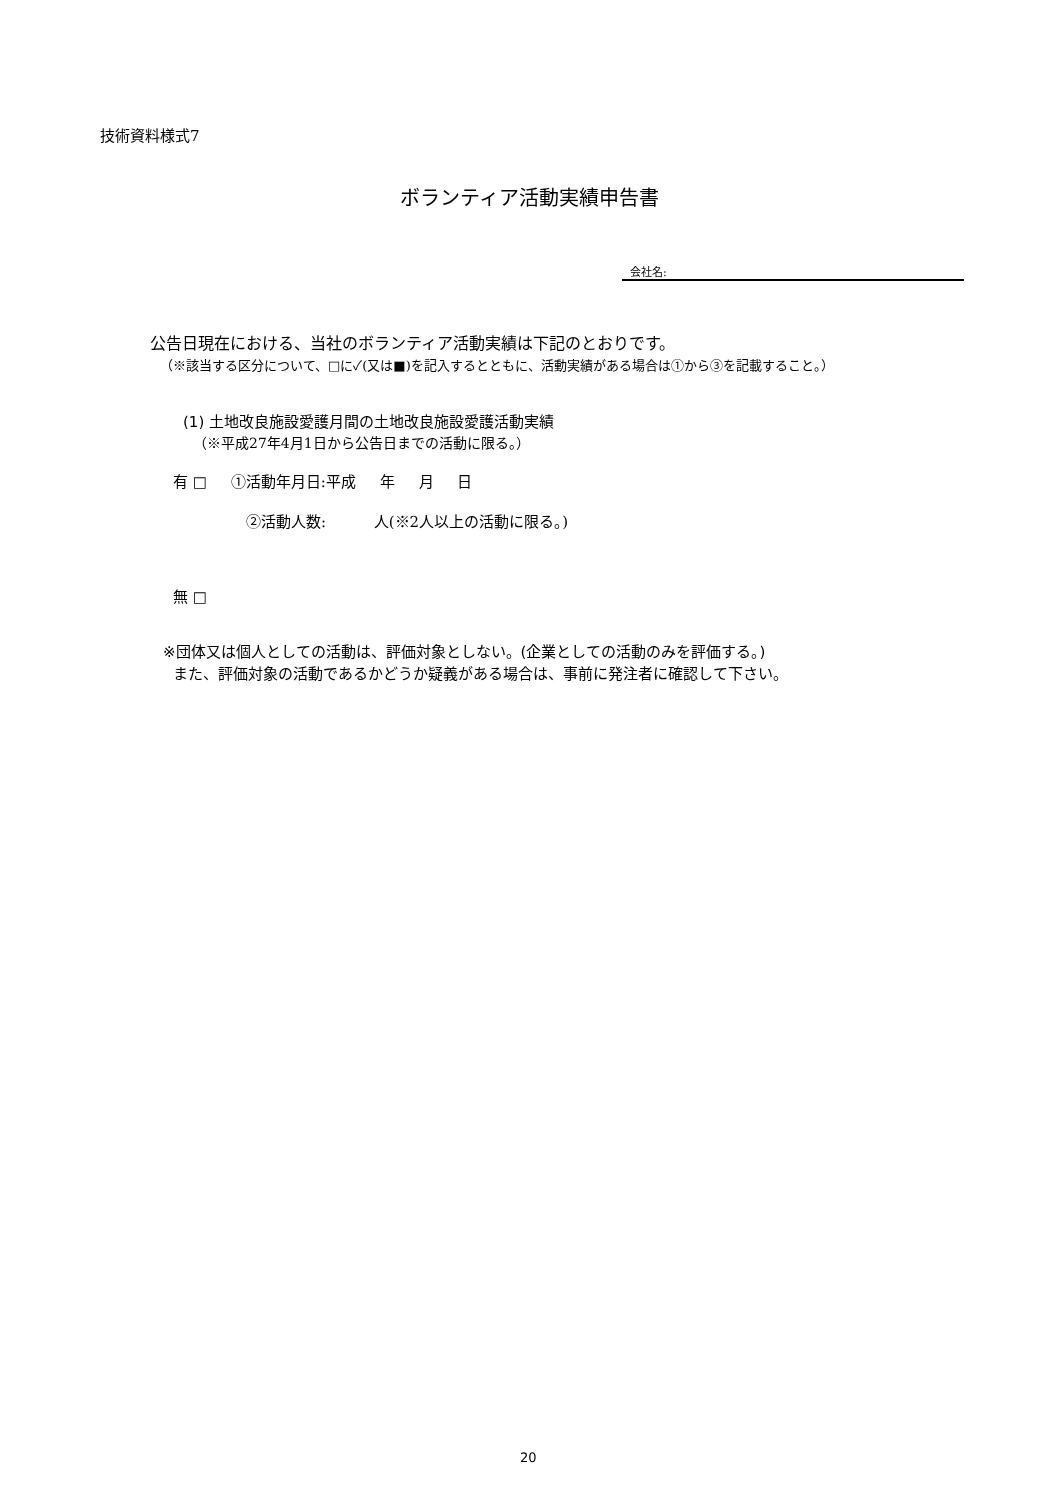技術資料様式7
ボランティア活動実績申告書
会社名:
公告日現在における、当社のボランティア活動実績は下記のとおりです。
（※該当する区分について、□に✓(又は■)を記入するとともに、活動実績がある場合は①から③を記載すること。）
(1) 土地改良施設愛護月間の土地改良施設愛護活動実績
（※平成27年4月1日から公告日までの活動に限る。）
有 □ ①活動年月日:平成 年 月 日
②活動人数: 人(※2人以上の活動に限る。)
無 □
※団体又は個人としての活動は、評価対象としない。(企業としての活動のみを評価する。)
また、評価対象の活動であるかどうか疑義がある場合は、事前に発注者に確認して下さい。
20